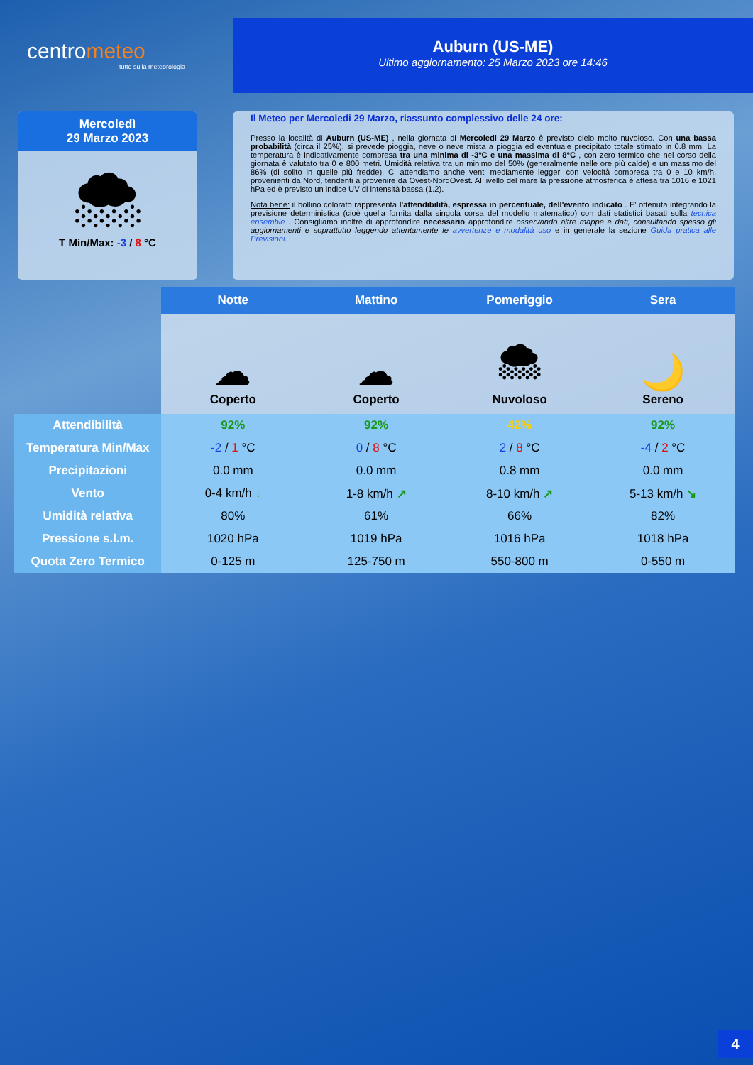centrometeo
tutto sulla meteorologia
Auburn (US-ME)
Ultimo aggiornamento: 25 Marzo 2023 ore 14:46
Mercoledì
29 Marzo 2023
🌨
T Min/Max: -3 / 8 °C
Il Meteo per Mercoledi 29 Marzo, riassunto complessivo delle 24 ore:
Presso la località di Auburn (US-ME) , nella giornata di Mercoledi 29 Marzo è previsto cielo molto nuvoloso. Con una bassa probabilità (circa il 25%), si prevede pioggia, neve o neve mista a pioggia ed eventuale precipitato totale stimato in 0.8 mm. La temperatura è indicativamente compresa tra una minima di -3°C e una massima di 8°C , con zero termico che nel corso della giornata è valutato tra 0 e 800 metri. Umidità relativa tra un minimo del 50% (generalmente nelle ore più calde) e un massimo del 86% (di solito in quelle più fredde). Ci attendiamo anche venti mediamente leggeri con velocità compresa tra 0 e 10 km/h, provenienti da Nord, tendenti a provenire da Ovest-NordOvest. Al livello del mare la pressione atmosferica è attesa tra 1016 e 1021 hPa ed è previsto un indice UV di intensità bassa (1.2).
Nota bene: il bollino colorato rappresenta l'attendibilità, espressa in percentuale, dell'evento indicato . E' ottenuta integrando la previsione deterministica (cioè quella fornita dalla singola corsa del modello matematico) con dati statistici basati sulla tecnica ensemble . Consigliamo inoltre di approfondire necessario approfondire osservando altre mappe e dati, consultando spesso gli aggiornamenti e soprattutto leggendo attentamente le avvertenze e modalità uso e in generale la sezione Guida pratica alle Previsioni.
| | Notte | Mattino | Pomeriggio | Sera |
| | ☁ Coperto | ☁ Coperto | 🌨 Nuvoloso | 🌙 Sereno |
| Attendibilità | 92% | 92% | 42% | 92% |
| Temperatura Min/Max | -2 / 1 °C | 0 / 8 °C | 2 / 8 °C | -4 / 2 °C |
| Precipitazioni | 0.0 mm | 0.0 mm | 0.8 mm | 0.0 mm |
| Vento | 0-4 km/h ↓ | 1-8 km/h ↗ | 8-10 km/h ↗ | 5-13 km/h ↘ |
| Umidità relativa | 80% | 61% | 66% | 82% |
| Pressione s.l.m. | 1020 hPa | 1019 hPa | 1016 hPa | 1018 hPa |
| Quota Zero Termico | 0-125 m | 125-750 m | 550-800 m | 0-550 m |
4